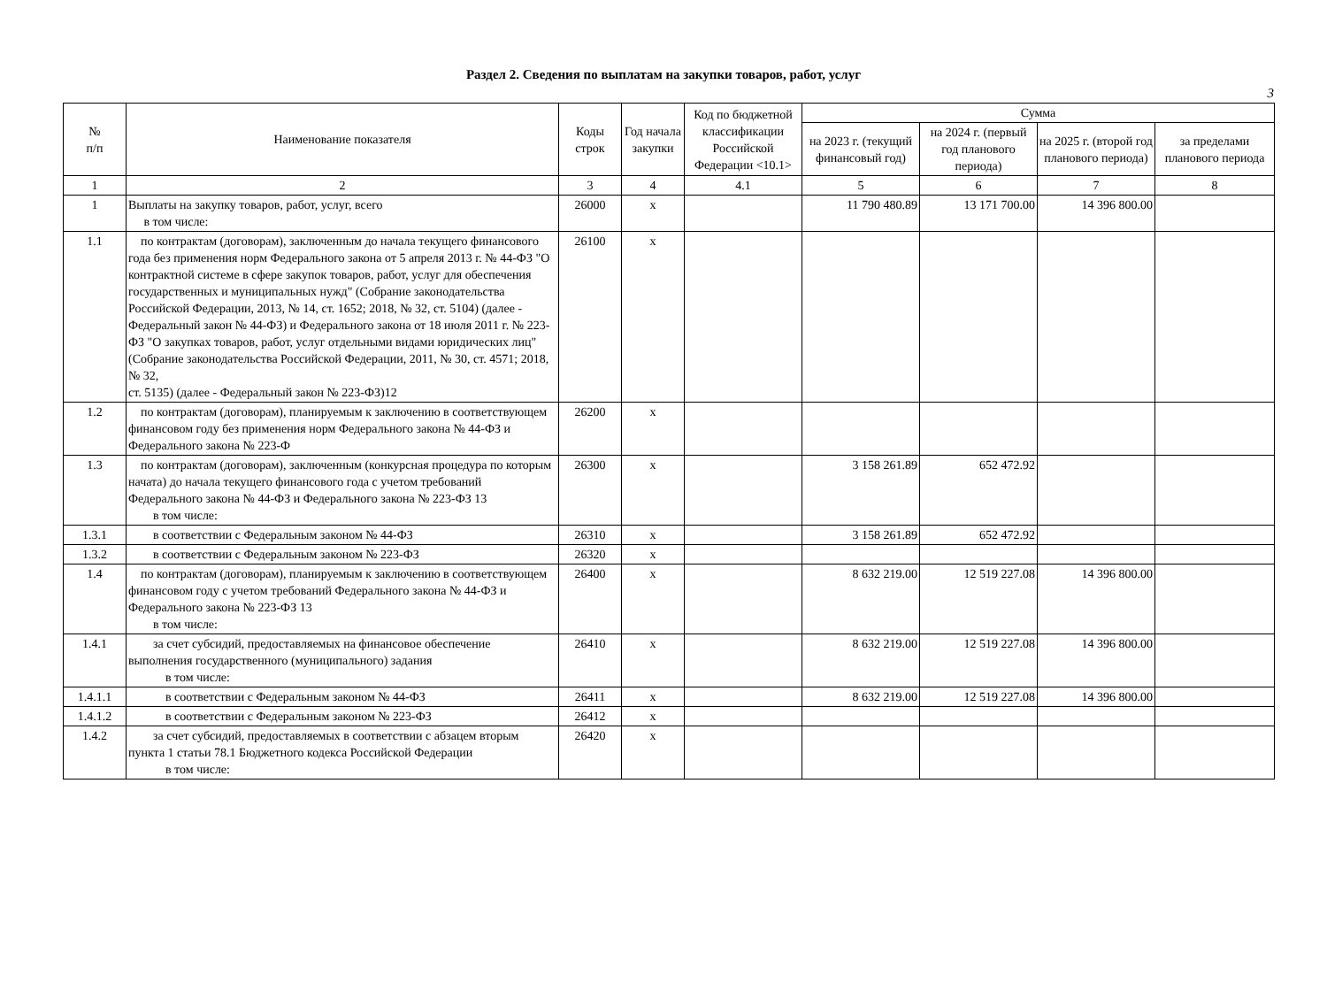Раздел 2. Сведения по выплатам на закупки товаров, работ, услуг
3
| № п/п | Наименование показателя | Коды строк | Год начала закупки | Код по бюджетной классификации Российской Федерации <10.1> | Сумма | | | |
| --- | --- | --- | --- | --- | --- | --- | --- | --- |
| | | | | | на 2023 г. (текущий финансовый год) | на 2024 г. (первый год планового периода) | на 2025 г. (второй год планового периода) | за пределами планового периода |
| 1 | 2 | 3 | 4 | 4.1 | 5 | 6 | 7 | 8 |
| 1 | Выплаты на закупку товаров, работ, услуг, всего в том числе: | 26000 | x | | 11 790 480.89 | 13 171 700.00 | 14 396 800.00 | |
| 1.1 | по контрактам (договорам), заключенным до начала текущего финансового года без применения норм Федерального закона от 5 апреля 2013 г. № 44-ФЗ "О контрактной системе в сфере закупок товаров, работ, услуг для обеспечения государственных и муниципальных нужд" (Собрание законодательства Российской Федерации, 2013, № 14, ст. 1652; 2018, № 32, ст. 5104) (далее - Федеральный закон № 44-ФЗ) и Федерального закона от 18 июля 2011 г. № 223-ФЗ "О закупках товаров, работ, услуг отдельными видами юридических лиц" (Собрание законодательства Российской Федерации, 2011, № 30, ст. 4571; 2018, № 32, ст. 5135) (далее - Федеральный закон № 223-ФЗ)12 | 26100 | x | | | | | |
| 1.2 | по контрактам (договорам), планируемым к заключению в соответствующем финансовом году без применения норм Федерального закона № 44-ФЗ и Федерального закона № 223-Ф | 26200 | x | | | | | |
| 1.3 | по контрактам (договорам), заключенным (конкурсная процедура по которым начата) до начала текущего финансового года с учетом требований Федерального закона № 44-ФЗ и Федерального закона № 223-ФЗ 13 в том числе: | 26300 | x | | 3 158 261.89 | 652 472.92 | | |
| 1.3.1 | в соответствии с Федеральным законом № 44-ФЗ | 26310 | x | | 3 158 261.89 | 652 472.92 | | |
| 1.3.2 | в соответствии с Федеральным законом № 223-ФЗ | 26320 | x | | | | | |
| 1.4 | по контрактам (договорам), планируемым к заключению в соответствующем финансовом году с учетом требований Федерального закона № 44-ФЗ и Федерального закона № 223-ФЗ 13 в том числе: | 26400 | x | | 8 632 219.00 | 12 519 227.08 | 14 396 800.00 | |
| 1.4.1 | за счет субсидий, предоставляемых на финансовое обеспечение выполнения государственного (муниципального) задания в том числе: | 26410 | x | | 8 632 219.00 | 12 519 227.08 | 14 396 800.00 | |
| 1.4.1.1 | в соответствии с Федеральным законом № 44-ФЗ | 26411 | x | | 8 632 219.00 | 12 519 227.08 | 14 396 800.00 | |
| 1.4.1.2 | в соответствии с Федеральным законом № 223-ФЗ | 26412 | x | | | | | |
| 1.4.2 | за счет субсидий, предоставляемых в соответствии с абзацем вторым пункта 1 статьи 78.1 Бюджетного кодекса Российской Федерации в том числе: | 26420 | x | | | | | |